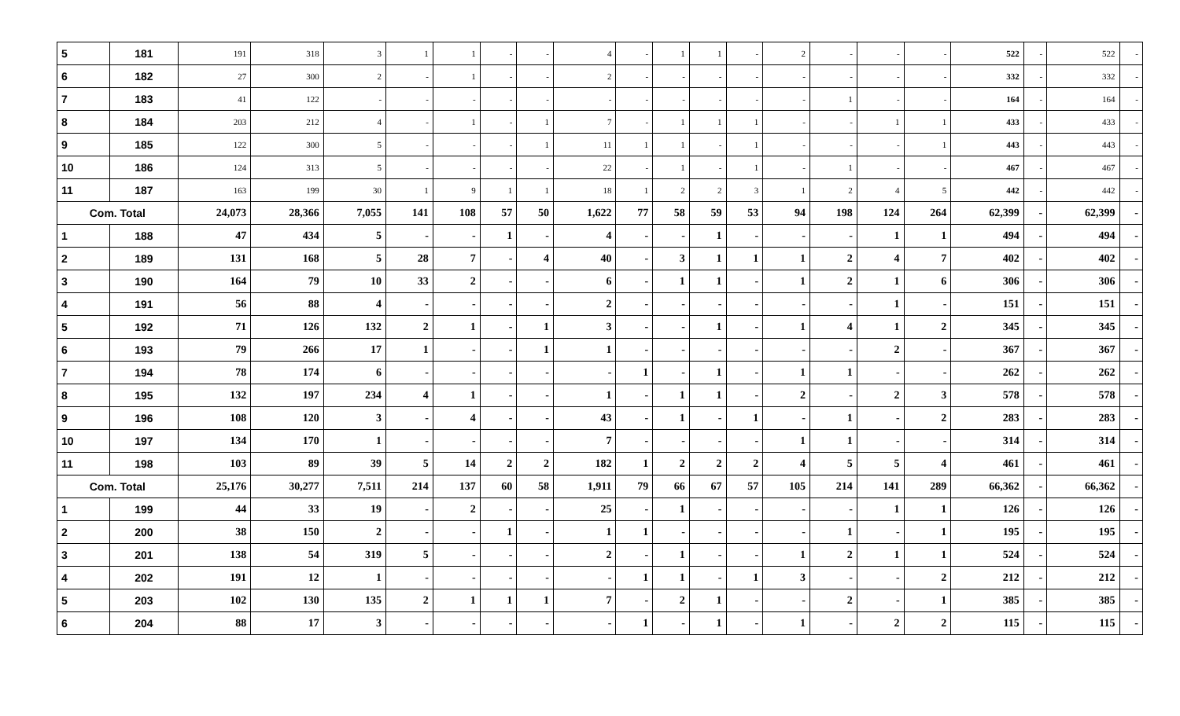| 5 | 181 | 191 | 318 | 3 | 1 | 1 | - | - | 4 | - | 1 | 1 | - | 2 | - | - | - | 522 | - | 522 | - |
| 6 | 182 | 27 | 300 | 2 | - | 1 | - | - | 2 | - | - | - | - | - | - | - | - | 332 | - | 332 | - |
| 7 | 183 | 41 | 122 | - | - | - | - | - | - | - | - | - | - | - | 1 | - | - | 164 | - | 164 | - |
| 8 | 184 | 203 | 212 | 4 | - | 1 | - | 1 | 7 | - | 1 | 1 | 1 | - | - | 1 | 1 | 433 | - | 433 | - |
| 9 | 185 | 122 | 300 | 5 | - | - | - | 1 | 11 | 1 | 1 | - | 1 | - | - | - | 1 | 443 | - | 443 | - |
| 10 | 186 | 124 | 313 | 5 | - | - | - | - | 22 | - | 1 | - | 1 | - | 1 | - | - | 467 | - | 467 | - |
| 11 | 187 | 163 | 199 | 30 | 1 | 9 | 1 | 1 | 18 | 1 | 2 | 2 | 3 | 1 | 2 | 4 | 5 | 442 | - | 442 | - |
| Com. Total | | 24,073 | 28,366 | 7,055 | 141 | 108 | 57 | 50 | 1,622 | 77 | 58 | 59 | 53 | 94 | 198 | 124 | 264 | 62,399 | - | 62,399 | - |
| 1 | 188 | 47 | 434 | 5 | - | - | 1 | - | 4 | - | - | 1 | - | - | - | 1 | 1 | 494 | - | 494 | - |
| 2 | 189 | 131 | 168 | 5 | 28 | 7 | - | 4 | 40 | - | 3 | 1 | 1 | 1 | 2 | 4 | 7 | 402 | - | 402 | - |
| 3 | 190 | 164 | 79 | 10 | 33 | 2 | - | - | 6 | - | 1 | 1 | - | 1 | 2 | 1 | 6 | 306 | - | 306 | - |
| 4 | 191 | 56 | 88 | 4 | - | - | - | - | 2 | - | - | - | - | - | - | 1 | - | 151 | - | 151 | - |
| 5 | 192 | 71 | 126 | 132 | 2 | 1 | - | 1 | 3 | - | - | 1 | - | 1 | 4 | 1 | 2 | 345 | - | 345 | - |
| 6 | 193 | 79 | 266 | 17 | 1 | - | - | 1 | 1 | - | - | - | - | - | - | 2 | - | 367 | - | 367 | - |
| 7 | 194 | 78 | 174 | 6 | - | - | - | - | - | 1 | - | 1 | - | 1 | 1 | - | - | 262 | - | 262 | - |
| 8 | 195 | 132 | 197 | 234 | 4 | 1 | - | - | 1 | - | 1 | 1 | - | 2 | - | 2 | 3 | 578 | - | 578 | - |
| 9 | 196 | 108 | 120 | 3 | - | 4 | - | - | 43 | - | 1 | - | 1 | - | 1 | - | 2 | 283 | - | 283 | - |
| 10 | 197 | 134 | 170 | 1 | - | - | - | - | 7 | - | - | - | - | 1 | 1 | - | - | 314 | - | 314 | - |
| 11 | 198 | 103 | 89 | 39 | 5 | 14 | 2 | 2 | 182 | 1 | 2 | 2 | 2 | 4 | 5 | 5 | 4 | 461 | - | 461 | - |
| Com. Total | | 25,176 | 30,277 | 7,511 | 214 | 137 | 60 | 58 | 1,911 | 79 | 66 | 67 | 57 | 105 | 214 | 141 | 289 | 66,362 | - | 66,362 | - |
| 1 | 199 | 44 | 33 | 19 | - | 2 | - | - | 25 | - | 1 | - | - | - | - | 1 | 1 | 126 | - | 126 | - |
| 2 | 200 | 38 | 150 | 2 | - | - | 1 | - | 1 | 1 | - | - | - | - | 1 | - | 1 | 195 | - | 195 | - |
| 3 | 201 | 138 | 54 | 319 | 5 | - | - | - | 2 | - | 1 | - | - | 1 | 2 | 1 | 1 | 524 | - | 524 | - |
| 4 | 202 | 191 | 12 | 1 | - | - | - | - | - | 1 | 1 | - | 1 | 3 | - | - | 2 | 212 | - | 212 | - |
| 5 | 203 | 102 | 130 | 135 | 2 | 1 | 1 | 1 | 7 | - | 2 | 1 | - | - | 2 | - | 1 | 385 | - | 385 | - |
| 6 | 204 | 88 | 17 | 3 | - | - | - | - | - | 1 | - | 1 | - | 1 | - | 2 | 2 | 115 | - | 115 | - |